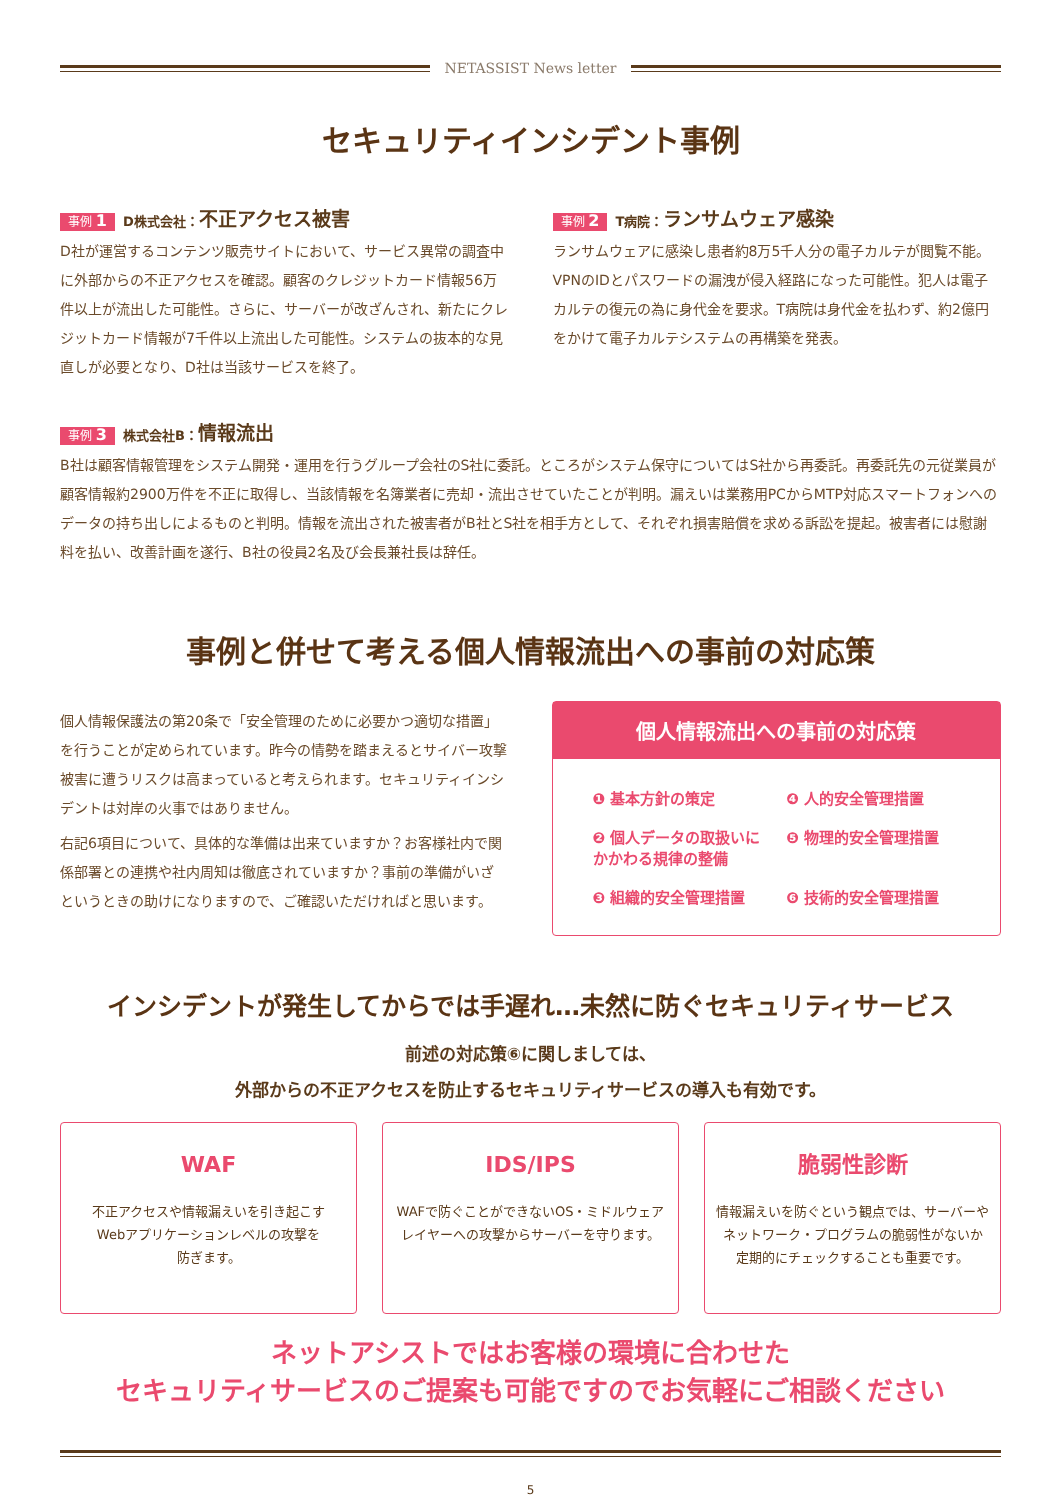NETASSIST News letter
セキュリティインシデント事例
事例 1 D株式会社：不正アクセス被害
D社が運営するコンテンツ販売サイトにおいて、サービス異常の調査中に外部からの不正アクセスを確認。顧客のクレジットカード情報56万件以上が流出した可能性。さらに、サーバーが改ざんされ、新たにクレジットカード情報が7千件以上流出した可能性。システムの抜本的な見直しが必要となり、D社は当該サービスを終了。
事例 2 T病院：ランサムウェア感染
ランサムウェアに感染し患者約8万5千人分の電子カルテが閲覧不能。VPNのIDとパスワードの漏洩が侵入経路になった可能性。犯人は電子カルテの復元の為に身代金を要求。T病院は身代金を払わず、約2億円をかけて電子カルテシステムの再構築を発表。
事例 3 株式会社B：情報流出
B社は顧客情報管理をシステム開発・運用を行うグループ会社のS社に委託。ところがシステム保守についてはS社から再委託。再委託先の元従業員が顧客情報約2900万件を不正に取得し、当該情報を名簿業者に売却・流出させていたことが判明。漏えいは業務用PCからMTP対応スマートフォンへのデータの持ち出しによるものと判明。情報を流出された被害者がB社とS社を相手方として、それぞれ損害賠償を求める訴訟を提起。被害者には慰謝料を払い、改善計画を遂行、B社の役員2名及び会長兼社長は辞任。
事例と併せて考える個人情報流出への事前の対応策
個人情報保護法の第20条で「安全管理のために必要かつ適切な措置」を行うことが定められています。昨今の情勢を踏まえるとサイバー攻撃被害に遭うリスクは高まっていると考えられます。セキュリティインシデントは対岸の火事ではありません。
右記6項目について、具体的な準備は出来ていますか？お客様社内で関係部署との連携や社内周知は徹底されていますか？事前の準備がいざというときの助けになりますので、ご確認いただければと思います。
個人情報流出への事前の対応策
❶ 基本方針の策定
❹ 人的安全管理措置
❷ 個人データの取扱いにかかわる規律の整備
❺ 物理的安全管理措置
❸ 組織的安全管理措置
❻ 技術的安全管理措置
インシデントが発生してからでは手遅れ…未然に防ぐセキュリティサービス
前述の対応策⑥に関しましては、
外部からの不正アクセスを防止するセキュリティサービスの導入も有効です。
WAF
不正アクセスや情報漏えいを引き起こす
Webアプリケーションレベルの攻撃を
防ぎます。
IDS/IPS
WAFで防ぐことができないOS・ミドルウェア
レイヤーへの攻撃からサーバーを守ります。
脆弱性診断
情報漏えいを防ぐという観点では、サーバーや
ネットワーク・プログラムの脆弱性がないか
定期的にチェックすることも重要です。
ネットアシストではお客様の環境に合わせた
セキュリティサービスのご提案も可能ですのでお気軽にご相談ください
5